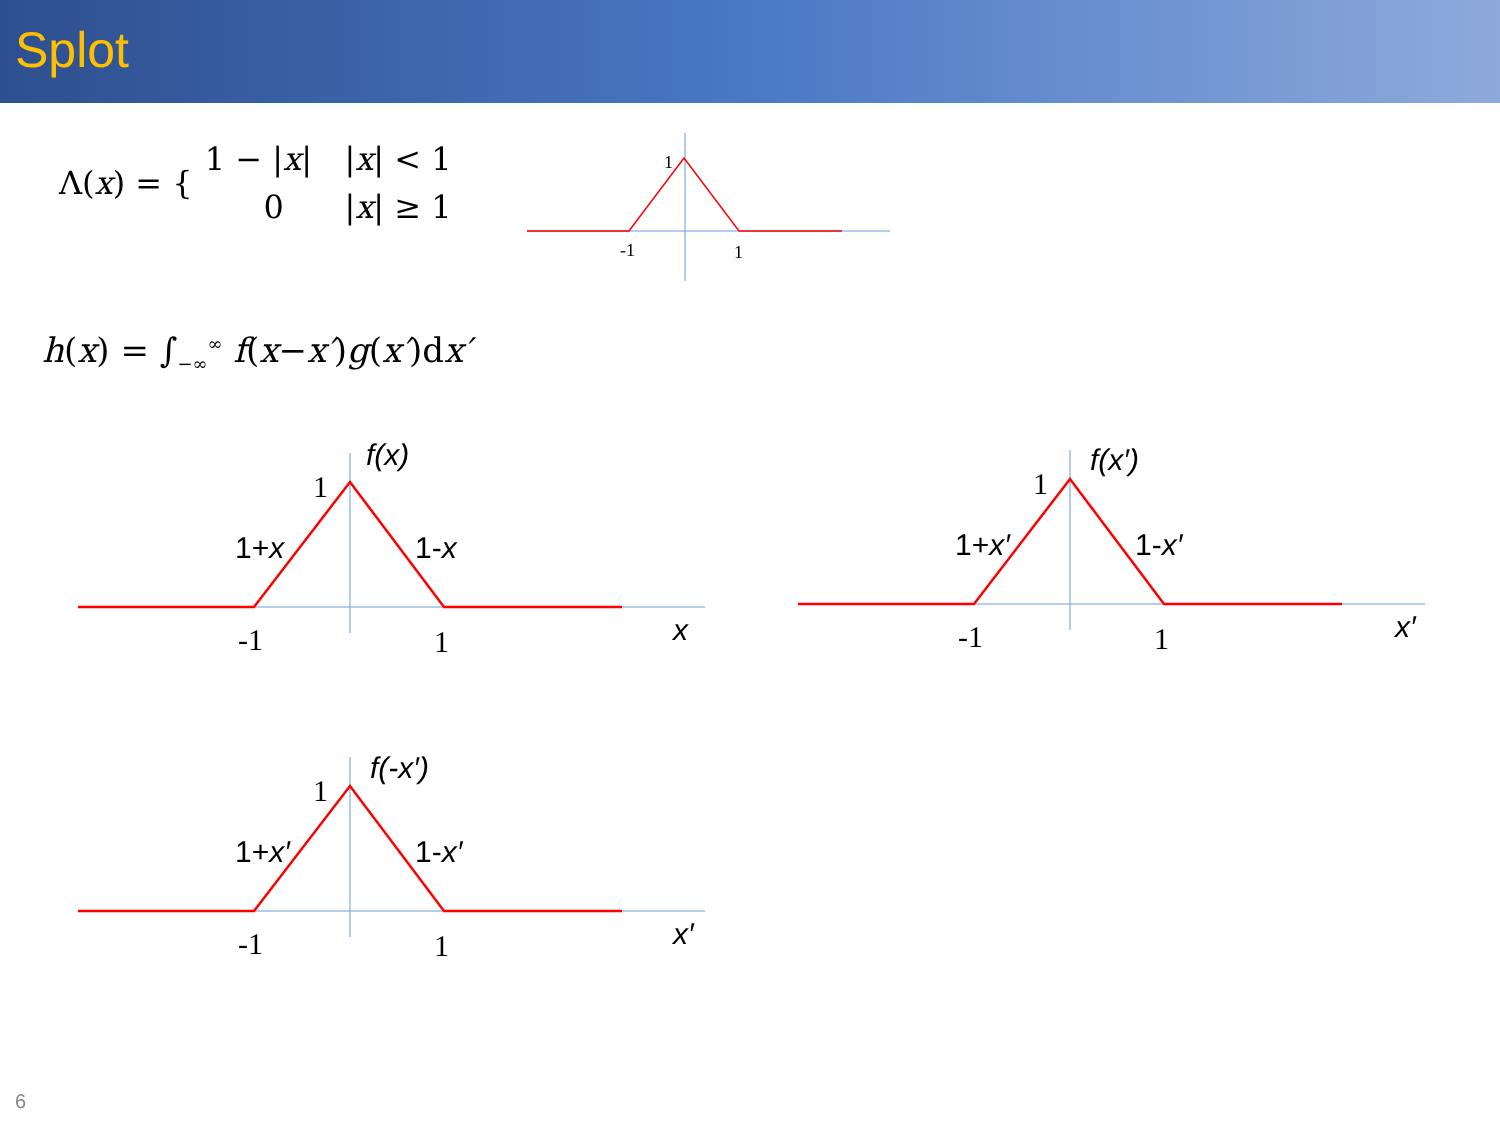Splot
| Λ( x ) = { | 1 − / x / | / x / < 1 |
| | 0 | / x / ≥ 1 |
h(x) = ∫<sub>−∞</sub><sup>∞</sup> f(x−x′)g(x′)dx′
1
-1
1
1
-1
1
f(x)
1+x
1-x
x
f(x′)
1+x′
1-x′
x′
f(-x′)
1+x′
1-x′
x′
6